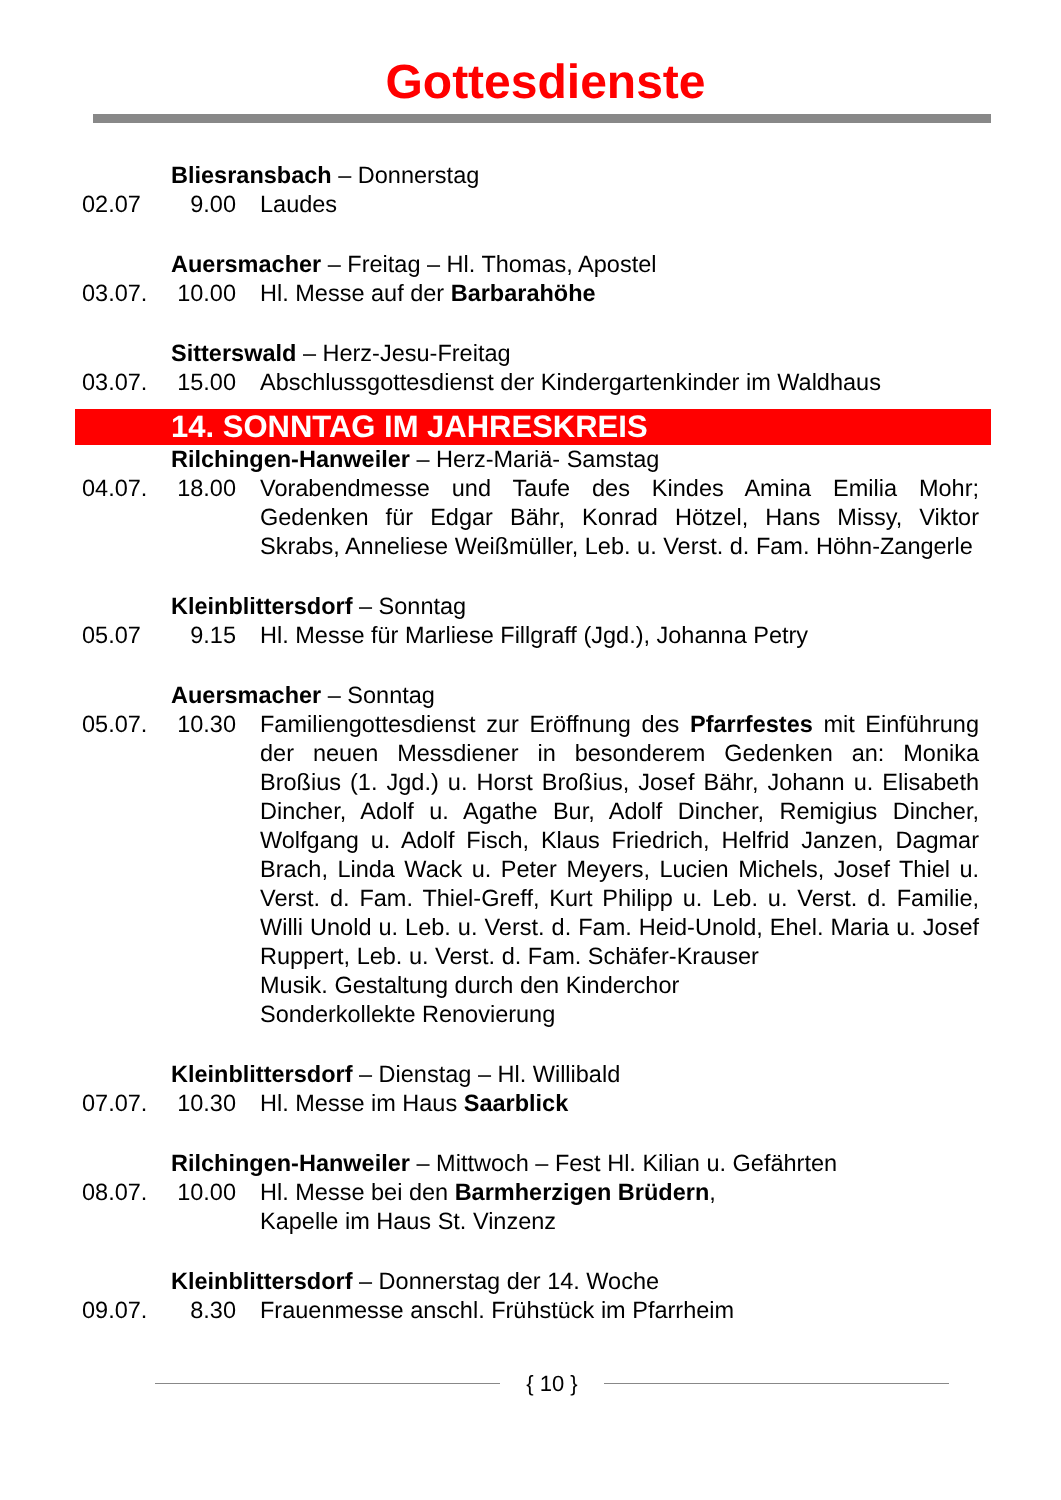Gottesdienste
Bliesransbach – Donnerstag
02.07 9.00 Laudes
Auersmacher – Freitag – Hl. Thomas, Apostel
03.07. 10.00
Hl. Messe auf der Barbarahöhe
Sitterswald – Herz-Jesu-Freitag
03.07. 15.00
Abschlussgottesdienst der Kindergartenkinder im Waldhaus
14. SONNTAG IM JAHRESKREIS
Rilchingen-Hanweiler – Herz-Mariä- Samstag
04.07. 18.00
Vorabendmesse und Taufe des Kindes Amina Emilia Mohr; Gedenken für Edgar Bähr, Konrad Hötzel, Hans Missy, Viktor Skrabs, Anneliese Weißmüller, Leb. u. Verst. d. Fam. Höhn-Zangerle
Kleinblittersdorf – Sonntag
05.07 9.15 Hl. Messe für Marliese Fillgraff (Jgd.), Johanna Petry
Auersmacher – Sonntag
05.07. 10.30
Familiengottesdienst zur Eröffnung des Pfarrfestes mit Einführung der neuen Messdiener in besonderem Gedenken an: Monika Broßius (1. Jgd.) u. Horst Broßius, Josef Bähr, Johann u. Elisabeth Dincher, Adolf u. Agathe Bur, Adolf Dincher, Remigius Dincher, Wolfgang u. Adolf Fisch, Klaus Friedrich, Helfrid Janzen, Dagmar Brach, Linda Wack u. Peter Meyers, Lucien Michels, Josef Thiel u. Verst. d. Fam. Thiel-Greff, Kurt Philipp u. Leb. u. Verst. d. Familie, Willi Unold u. Leb. u. Verst. d. Fam. Heid-Unold, Ehel. Maria u. Josef Ruppert, Leb. u. Verst. d. Fam. Schäfer-Krauser
Musik. Gestaltung durch den Kinderchor
Sonderkollekte Renovierung
Kleinblittersdorf – Dienstag – Hl. Willibald
07.07. 10.30
Hl. Messe im Haus Saarblick
Rilchingen-Hanweiler – Mittwoch – Fest Hl. Kilian u. Gefährten
08.07. 10.00
Hl. Messe bei den Barmherzigen Brüdern,
Kapelle im Haus St. Vinzenz
Kleinblittersdorf – Donnerstag der 14. Woche
09.07. 8.30 Frauenmesse anschl. Frühstück im Pfarrheim
{ 10 }